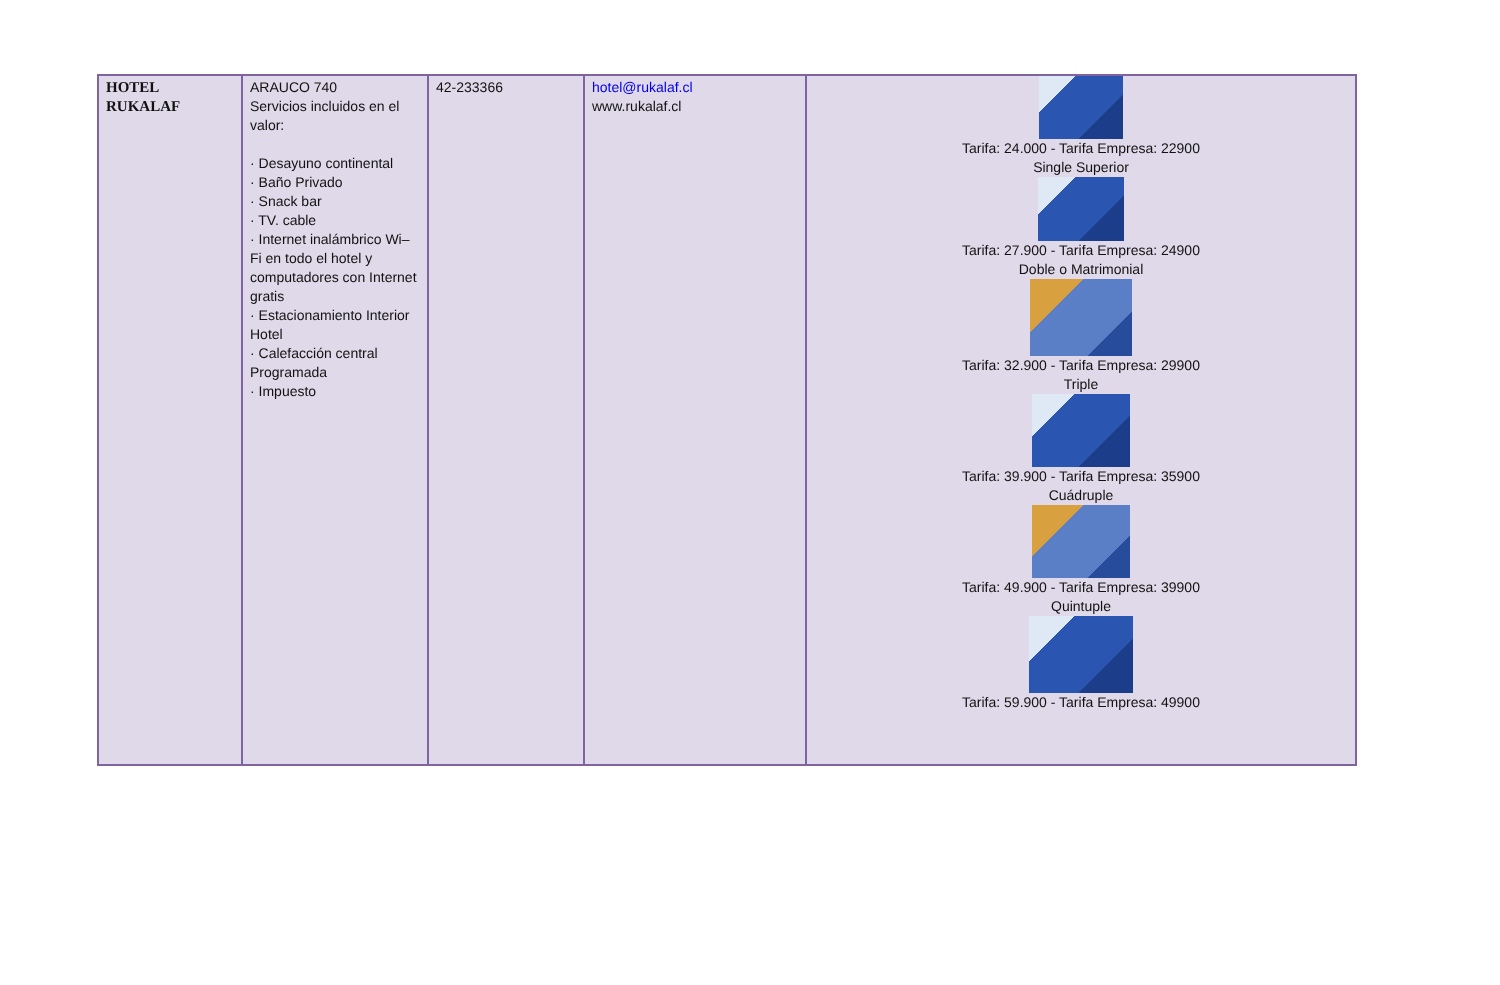| HOTEL RUKALAF | ARAUCO 740 Servicios incluidos en el valor: · Desayuno continental · Baño Privado · Snack bar · TV. cable · Internet inalámbrico Wi–Fi en todo el hotel y computadores con Internet gratis · Estacionamiento Interior Hotel · Calefacción central Programada · Impuesto | 42-233366 | hotel@rukalaf.cl www.rukalaf.cl | Tarifa: 24.000 - Tarifa Empresa: 22900 Single Superior Tarifa: 27.900 - Tarifa Empresa: 24900 Doble o Matrimonial Tarifa: 32.900 - Tarifa Empresa: 29900 Triple Tarifa: 39.900 - Tarifa Empresa: 35900 Cuádruple Tarifa: 49.900 - Tarifa Empresa: 39900 Quintuple Tarifa: 59.900 - Tarifa Empresa: 49900 |